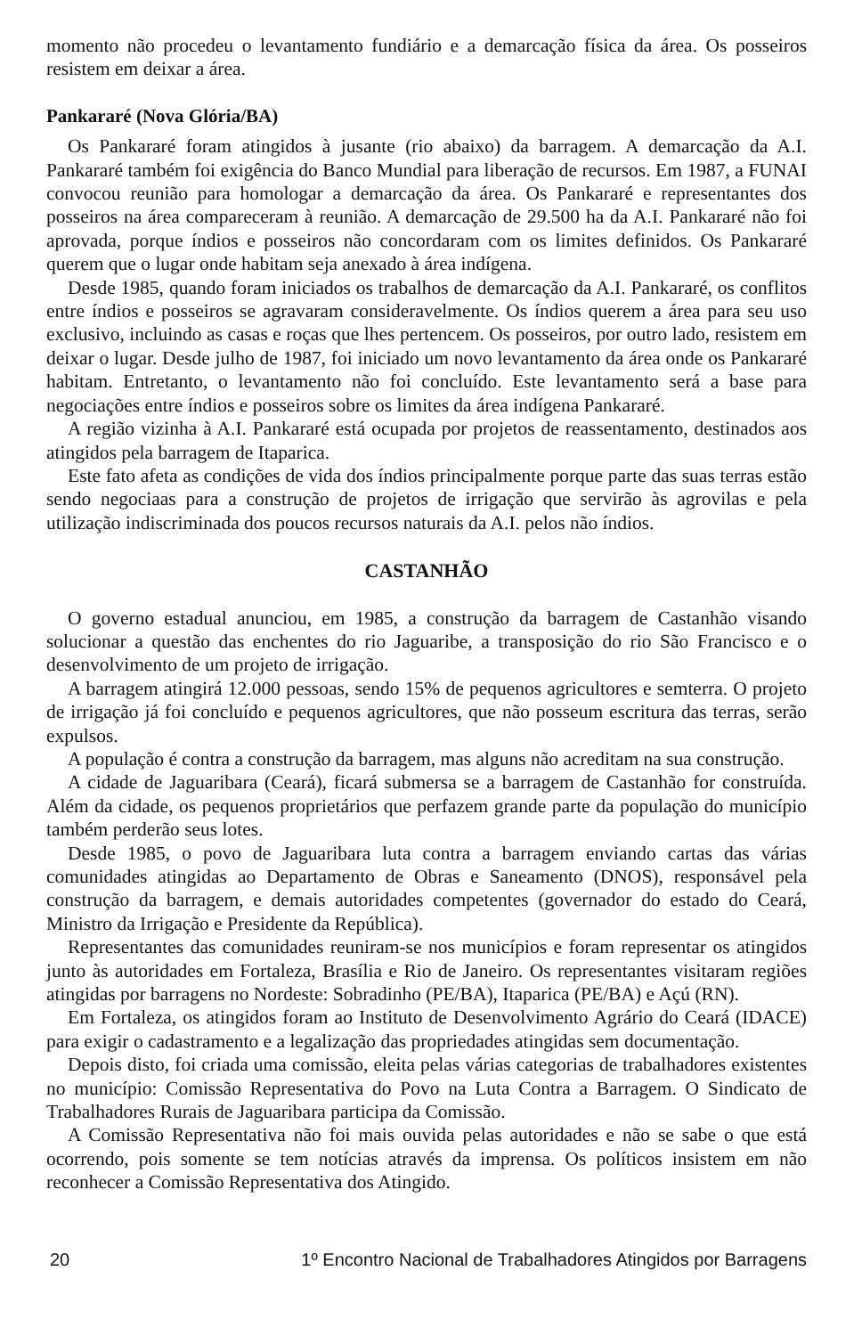momento não procedeu o levantamento fundiário e a demarcação física da área. Os posseiros resistem em deixar a área.
Pankararé (Nova Glória/BA)
Os Pankararé foram atingidos à jusante (rio abaixo) da barragem. A demarcação da A.I. Pankararé também foi exigência do Banco Mundial para liberação de recursos. Em 1987, a FUNAI convocou reunião para homologar a demarcação da área. Os Pankararé e representantes dos posseiros na área compareceram à reunião. A demarcação de 29.500 ha da A.I. Pankararé não foi aprovada, porque índios e posseiros não concordaram com os limites definidos. Os Pankararé querem que o lugar onde habitam seja anexado à área indígena.
Desde 1985, quando foram iniciados os trabalhos de demarcação da A.I. Pankararé, os conflitos entre índios e posseiros se agravaram consideravelmente. Os índios querem a área para seu uso exclusivo, incluindo as casas e roças que lhes pertencem. Os posseiros, por outro lado, resistem em deixar o lugar. Desde julho de 1987, foi iniciado um novo levantamento da área onde os Pankararé habitam. Entretanto, o levantamento não foi concluído. Este levantamento será a base para negociações entre índios e posseiros sobre os limites da área indígena Pankararé.
A região vizinha à A.I. Pankararé está ocupada por projetos de reassentamento, destinados aos atingidos pela barragem de Itaparica.
Este fato afeta as condições de vida dos índios principalmente porque parte das suas terras estão sendo negociaas para a construção de projetos de irrigação que servirão às agrovilas e pela utilização indiscriminada dos poucos recursos naturais da A.I. pelos não índios.
CASTANHÃO
O governo estadual anunciou, em 1985, a construção da barragem de Castanhão visando solucionar a questão das enchentes do rio Jaguaribe, a transposição do rio São Francisco e o desenvolvimento de um projeto de irrigação.
A barragem atingirá 12.000 pessoas, sendo 15% de pequenos agricultores e semterra. O projeto de irrigação já foi concluído e pequenos agricultores, que não posseum escritura das terras, serão expulsos.
A população é contra a construção da barragem, mas alguns não acreditam na sua construção.
A cidade de Jaguaribara (Ceará), ficará submersa se a barragem de Castanhão for construída. Além da cidade, os pequenos proprietários que perfazem grande parte da população do município também perderão seus lotes.
Desde 1985, o povo de Jaguaribara luta contra a barragem enviando cartas das várias comunidades atingidas ao Departamento de Obras e Saneamento (DNOS), responsável pela construção da barragem, e demais autoridades competentes (governador do estado do Ceará, Ministro da Irrigação e Presidente da República).
Representantes das comunidades reuniram-se nos municípios e foram representar os atingidos junto às autoridades em Fortaleza, Brasília e Rio de Janeiro. Os representantes visitaram regiões atingidas por barragens no Nordeste: Sobradinho (PE/BA), Itaparica (PE/BA) e Açú (RN).
Em Fortaleza, os atingidos foram ao Instituto de Desenvolvimento Agrário do Ceará (IDACE) para exigir o cadastramento e a legalização das propriedades atingidas sem documentação.
Depois disto, foi criada uma comissão, eleita pelas várias categorias de trabalhadores existentes no município: Comissão Representativa do Povo na Luta Contra a Barragem. O Sindicato de Trabalhadores Rurais de Jaguaribara participa da Comissão.
A Comissão Representativa não foi mais ouvida pelas autoridades e não se sabe o que está ocorrendo, pois somente se tem notícias através da imprensa. Os políticos insistem em não reconhecer a Comissão Representativa dos Atingido.
20 1º Encontro Nacional de Trabalhadores Atingidos por Barragens